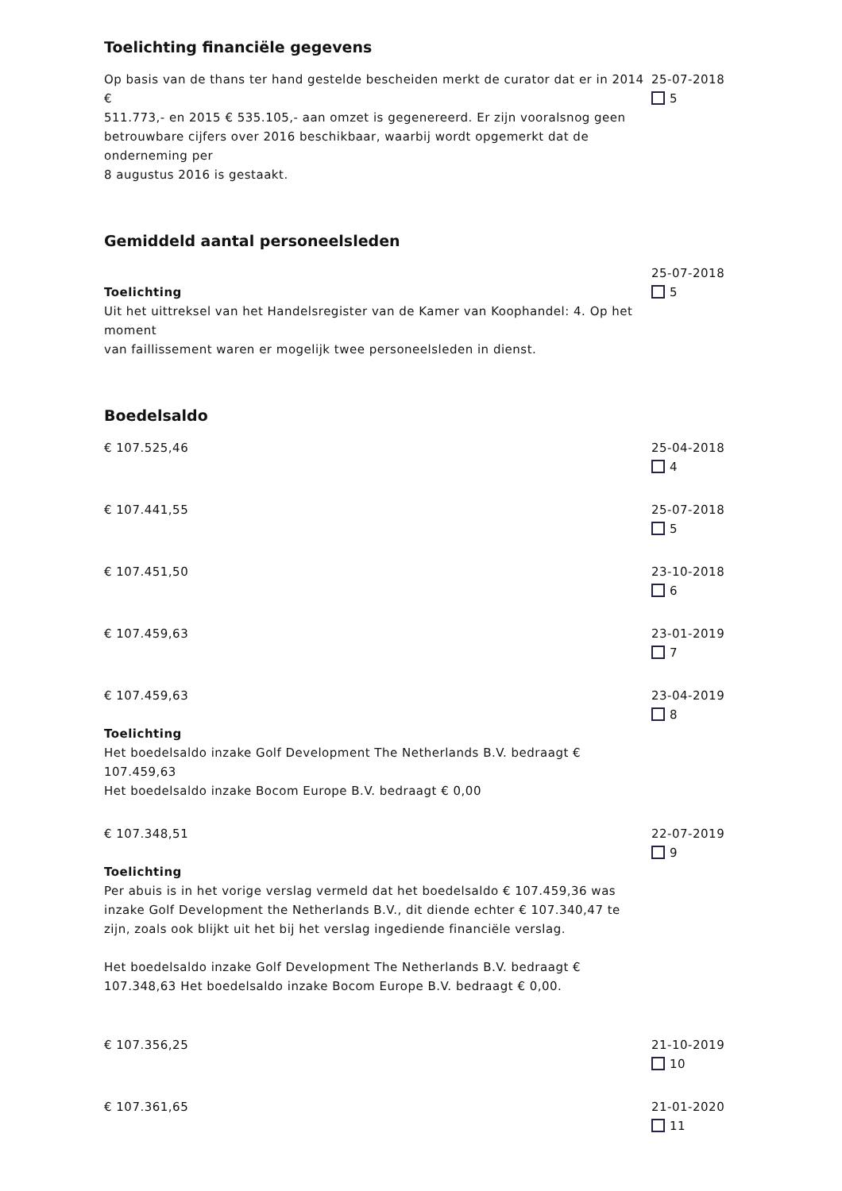Toelichting financiële gegevens
Op basis van de thans ter hand gestelde bescheiden merkt de curator dat er in 2014 €
511.773,- en 2015 € 535.105,- aan omzet is gegenereerd. Er zijn vooralsnog geen
betrouwbare cijfers over 2016 beschikbaar, waarbij wordt opgemerkt dat de onderneming per
8 augustus 2016 is gestaakt.
25-07-2018
5
Gemiddeld aantal personeelsleden
Toelichting
Uit het uittreksel van het Handelsregister van de Kamer van Koophandel: 4. Op het moment
van faillissement waren er mogelijk twee personeelsleden in dienst.
25-07-2018
5
Boedelsaldo
€ 107.525,46 25-04-2018
4
€ 107.441,55 25-07-2018
5
€ 107.451,50 23-10-2018
6
€ 107.459,63 23-01-2019
7
€ 107.459,63
Toelichting
Het boedelsaldo inzake Golf Development The Netherlands B.V. bedraagt € 107.459,63
Het boedelsaldo inzake Bocom Europe B.V. bedraagt € 0,00
23-04-2019
8
€ 107.348,51
Toelichting
Per abuis is in het vorige verslag vermeld dat het boedelsaldo € 107.459,36 was inzake Golf Development the Netherlands B.V., dit diende echter € 107.340,47 te zijn, zoals ook blijkt uit het bij het verslag ingediende financiële verslag.
Het boedelsaldo inzake Golf Development The Netherlands B.V. bedraagt € 107.348,63 Het boedelsaldo inzake Bocom Europe B.V. bedraagt € 0,00.
22-07-2019
9
€ 107.356,25 21-10-2019
10
€ 107.361,65 21-01-2020
11